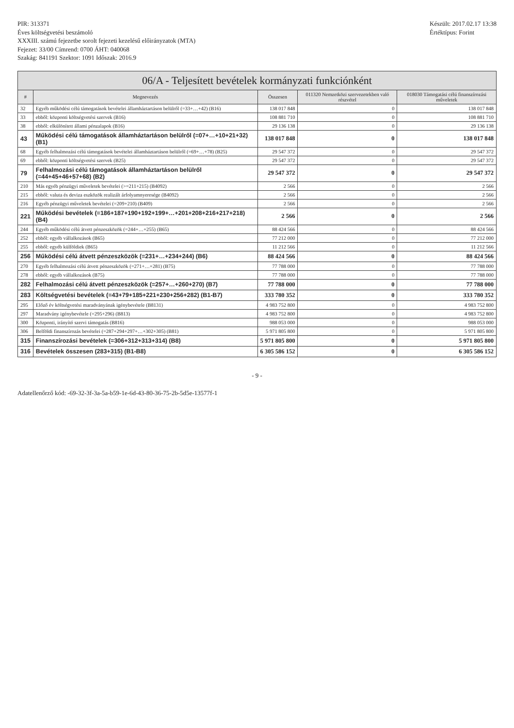PIR: 313371
Éves költségvetési beszámoló
XXXIII. számú fejezetbe sorolt fejezeti kezelésű előirányzatok (MTA)
Fejezet: 33/00 Címrend: 0700 ÁHT: 040068
Szakág: 841191 Szektor: 1091 Időszak: 2016.9
Készült: 2017.02.17 13:38
Értéktípus: Forint
06/A - Teljesített bevételek kormányzati funkciónként
| # | Megnevezés | Összesen | 011320 Nemzetközi szervezetekben való részvétel | 018030 Támogatási célú finanszírozási műveletek |
| --- | --- | --- | --- | --- |
| 32 | Egyéb működési célú támogatások bevételei államháztartáson belülről (=33+…+42) (B16) | 138 017 848 | 0 | 138 017 848 |
| 33 | ebből: központi költségvetési szervek (B16) | 108 881 710 | 0 | 108 881 710 |
| 38 | ebből: elkülönített állami pénzalapok (B16) | 29 136 138 | 0 | 29 136 138 |
| 43 | Működési célú támogatások államháztartáson belülről (=07+…+10+21+32) (B1) | 138 017 848 | 0 | 138 017 848 |
| 68 | Egyéb felhalmozási célú támogatások bevételei államháztartáson belülről (=69+…+78) (B25) | 29 547 372 | 0 | 29 547 372 |
| 69 | ebből: központi költségvetési szervek (B25) | 29 547 372 | 0 | 29 547 372 |
| 79 | Felhalmozási célú támogatások államháztartáson belülről (=44+45+46+57+68) (B2) | 29 547 372 | 0 | 29 547 372 |
| 210 | Más egyéb pénzügyi műveletek bevételei (>=211+215) (B4092) | 2 566 | 0 | 2 566 |
| 215 | ebből: valuta és deviza eszközök realizált árfolyamnyeresége (B4092) | 2 566 | 0 | 2 566 |
| 216 | Egyéb pénzügyi műveletek bevételei (=209+210) (B409) | 2 566 | 0 | 2 566 |
| 221 | Működési bevételek (=186+187+190+192+199+…+201+208+216+217+218) (B4) | 2 566 | 0 | 2 566 |
| 244 | Egyéb működési célú átvett pénzeszközök (=244+…+255) (B65) | 88 424 566 | 0 | 88 424 566 |
| 252 | ebből: egyéb vállalkozások (B65) | 77 212 000 | 0 | 77 212 000 |
| 255 | ebből: egyéb külföldiek (B65) | 11 212 566 | 0 | 11 212 566 |
| 256 | Működési célú átvett pénzeszközök (=231+…+234+244) (B6) | 88 424 566 | 0 | 88 424 566 |
| 270 | Egyéb felhalmozási célú átvett pénzeszközök (=271+…+281) (B75) | 77 788 000 | 0 | 77 788 000 |
| 278 | ebből: egyéb vállalkozások (B75) | 77 788 000 | 0 | 77 788 000 |
| 282 | Felhalmozási célú átvett pénzeszközök (=257+…+260+270) (B7) | 77 788 000 | 0 | 77 788 000 |
| 283 | Költségvetési bevételek (=43+79+185+221+230+256+282) (B1-B7) | 333 780 352 | 0 | 333 780 352 |
| 295 | Előző év költségvetési maradványának igénybevétele (B8131) | 4 983 752 800 | 0 | 4 983 752 800 |
| 297 | Maradvány igénybevétele (=295+296) (B813) | 4 983 752 800 | 0 | 4 983 752 800 |
| 300 | Központi, irányító szervi támogatás (B816) | 988 053 000 | 0 | 988 053 000 |
| 306 | Belföldi finanszírozás bevételei (=287+294+297+…+302+305) (B81) | 5 971 805 800 | 0 | 5 971 805 800 |
| 315 | Finanszírozási bevételek (=306+312+313+314) (B8) | 5 971 805 800 | 0 | 5 971 805 800 |
| 316 | Bevételek összesen (283+315) (B1-B8) | 6 305 586 152 | 0 | 6 305 586 152 |
- 9 -
Adatellenőrző kód: -69-32-3f-3a-5a-b59-1e-6d-43-80-36-75-2b-5d5e-13577f-1